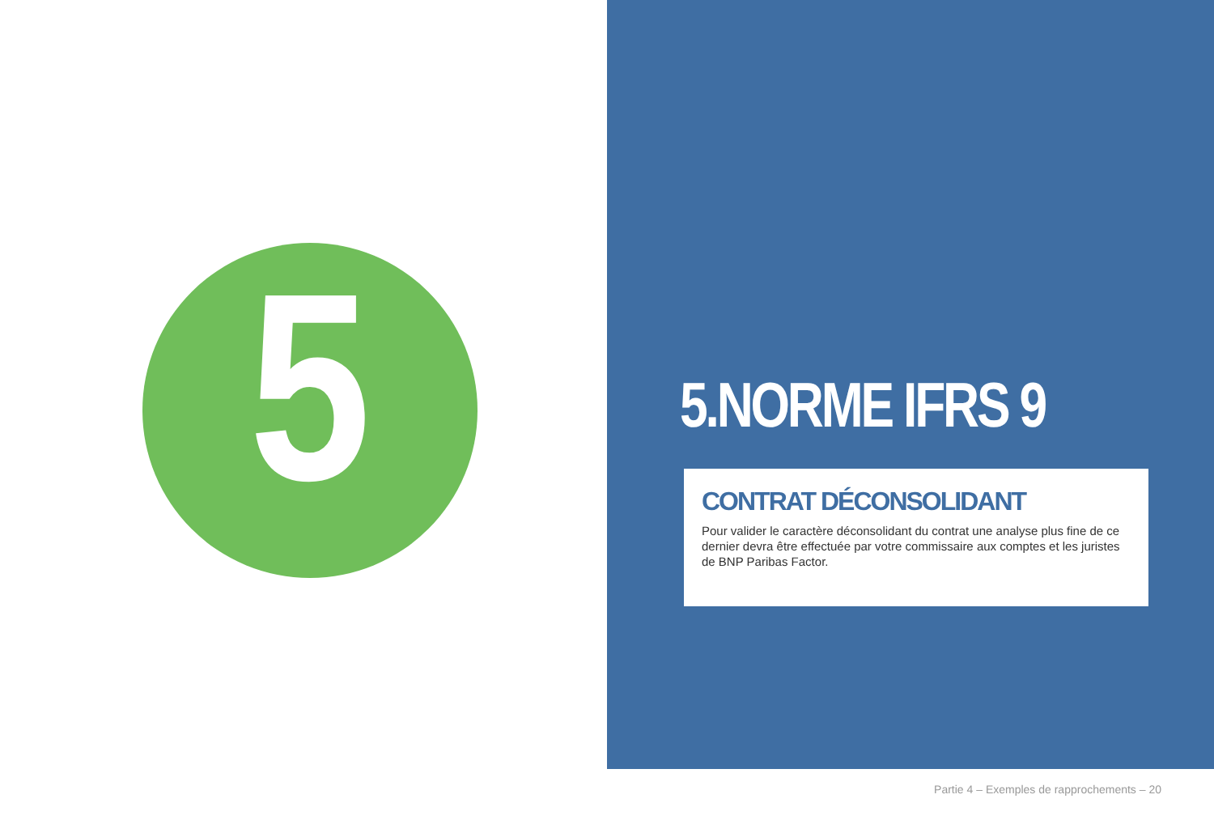5
5.NORME IFRS 9
CONTRAT DÉCONSOLIDANT
Pour valider le caractère déconsolidant du contrat une analyse plus fine de ce dernier devra être effectuée par votre commissaire aux comptes et les juristes de BNP Paribas Factor.
Partie 4 – Exemples de rapprochements – 20